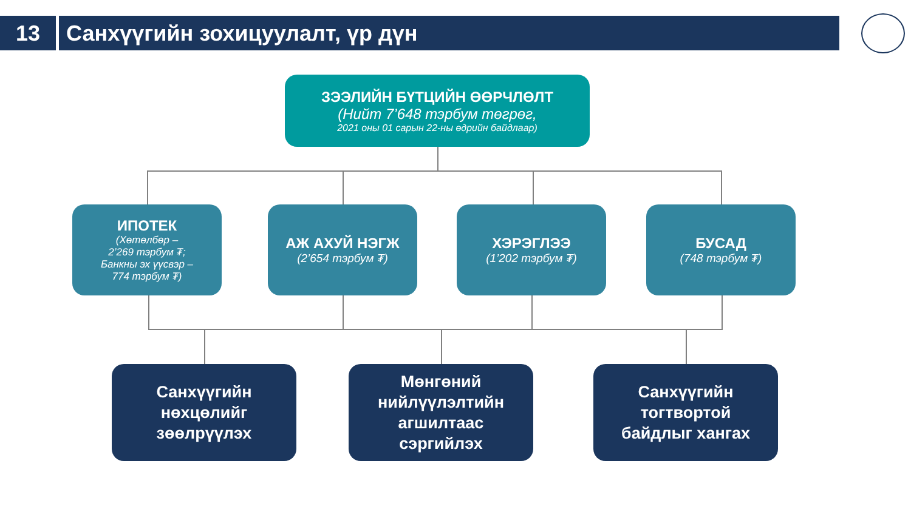13 Санхүүгийн зохицуулалт, үр дүн
ЗЭЭЛИЙН БҮТЦИЙН ӨӨРЧЛӨЛТ
(Нийт 7’648 тэрбум төгрөг,
2021 оны 01 сарын 22-ны өдрийн байдлаар)
ИПОТЕК
(Хөтөлбөр –
2’269 тэрбум ₮;
Банкны эх үүсвэр –
774 тэрбум ₮)
АЖ АХУЙ НЭГЖ
(2’654 тэрбум ₮)
ХЭРЭГЛЭЭ
(1’202 тэрбум ₮)
БУСАД
(748 тэрбум ₮)
Санхүүгийн
нөхцөлийг
зөөлрүүлэх
Мөнгөний
нийлүүлэлтийн
агшилтаас
сэргийлэх
Санхүүгийн
тогтвортой
байдлыг хангах